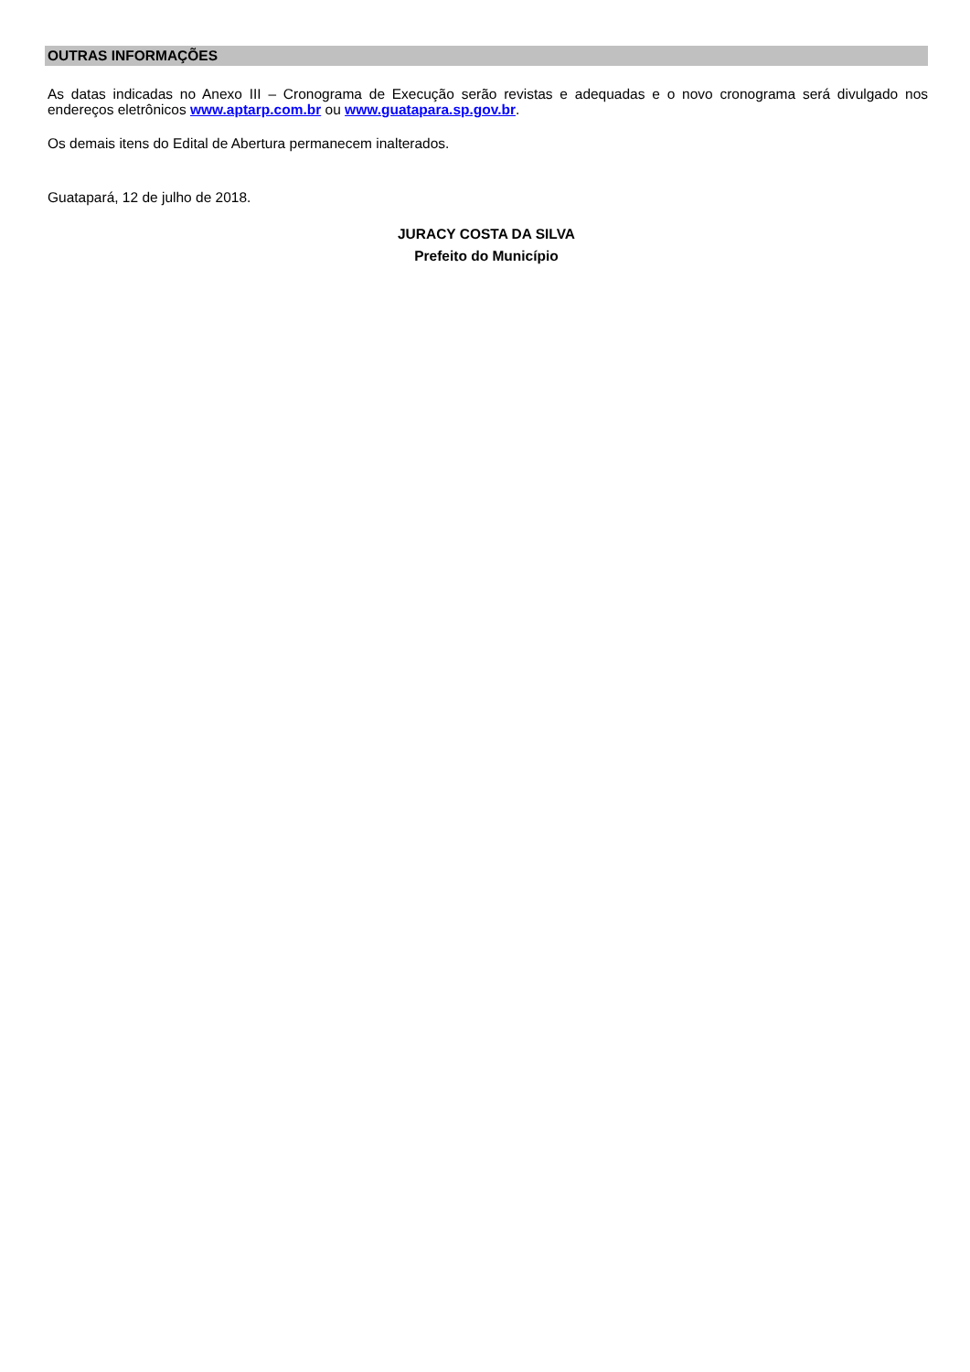OUTRAS INFORMAÇÕES
As datas indicadas no Anexo III – Cronograma de Execução serão revistas e adequadas e o novo cronograma será divulgado nos endereços eletrônicos www.aptarp.com.br ou www.guatapara.sp.gov.br.
Os demais itens do Edital de Abertura permanecem inalterados.
Guatapará, 12 de julho de 2018.
JURACY COSTA DA SILVA
Prefeito do Município